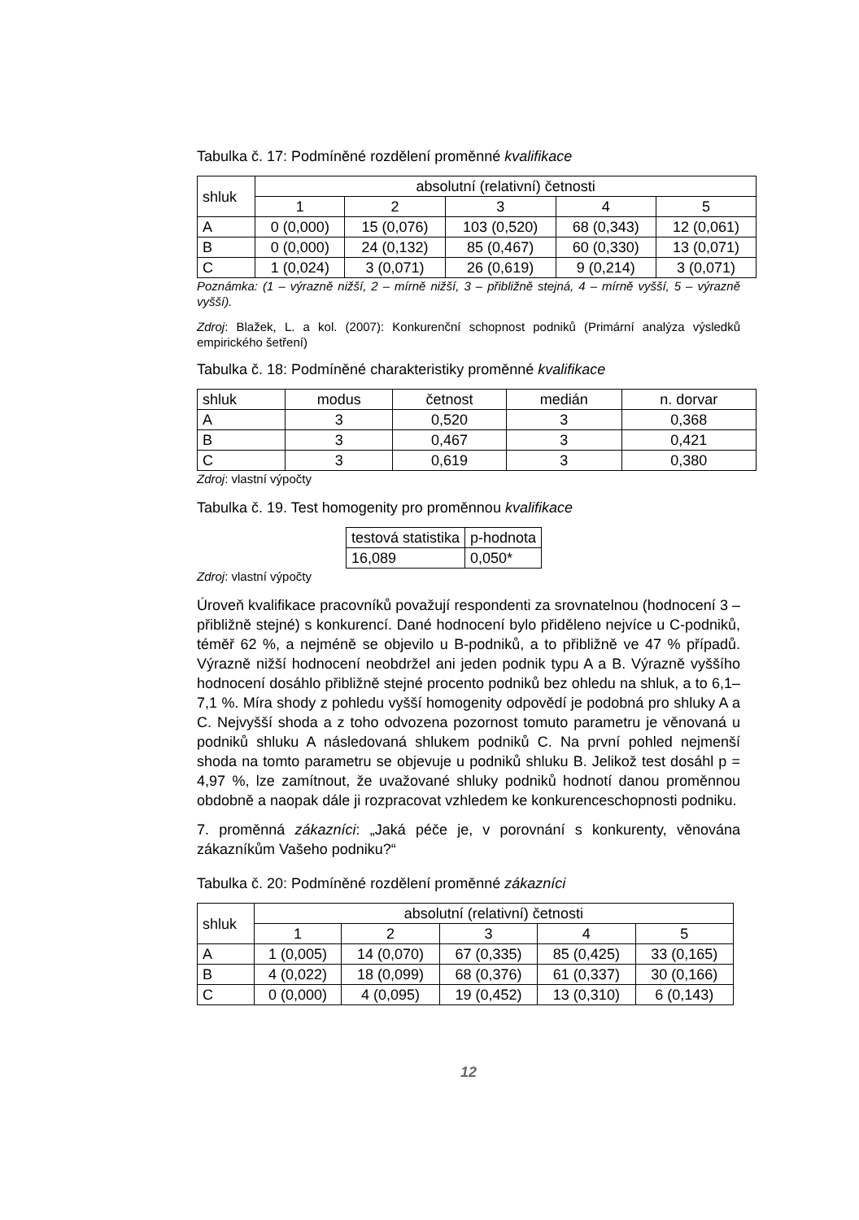Tabulka č. 17: Podmíněné rozdělení proměnné kvalifikace
| shluk | absolutní (relativní) četnosti | | | | |
| --- | --- | --- | --- | --- | --- |
| | 1 | 2 | 3 | 4 | 5 |
| A | 0 (0,000) | 15 (0,076) | 103 (0,520) | 68 (0,343) | 12 (0,061) |
| B | 0 (0,000) | 24 (0,132) | 85 (0,467) | 60 (0,330) | 13 (0,071) |
| C | 1 (0,024) | 3 (0,071) | 26 (0,619) | 9 (0,214) | 3 (0,071) |
Poznámka: (1 – výrazně nižší, 2 – mírně nižší, 3 – přibližně stejná, 4 – mírně vyšší, 5 – výrazně vyšší).
Zdroj: Blažek, L. a kol. (2007): Konkurenční schopnost podniků (Primární analýza výsledků empirického šetření)
Tabulka č. 18: Podmíněné charakteristiky proměnné kvalifikace
| shluk | modus | četnost | medián | n. dorvar |
| --- | --- | --- | --- | --- |
| A | 3 | 0,520 | 3 | 0,368 |
| B | 3 | 0,467 | 3 | 0,421 |
| C | 3 | 0,619 | 3 | 0,380 |
Zdroj: vlastní výpočty
Tabulka č. 19. Test homogenity pro proměnnou kvalifikace
| testová statistika | p-hodnota |
| --- | --- |
| 16,089 | 0,050* |
Zdroj: vlastní výpočty
Úroveň kvalifikace pracovníků považují respondenti za srovnatelnou (hodnocení 3 – přibližně stejné) s konkurencí. Dané hodnocení bylo přiděleno nejvíce u C-podniků, téměř 62 %, a nejméně se objevilo u B-podniků, a to přibližně ve 47 % případů. Výrazně nižší hodnocení neobdržel ani jeden podnik typu A a B. Výrazně vyššího hodnocení dosáhlo přibližně stejné procento podniků bez ohledu na shluk, a to 6,1–7,1 %. Míra shody z pohledu vyšší homogenity odpovědí je podobná pro shluky A a C. Nejvyšší shoda a z toho odvozena pozornost tomuto parametru je věnovaná u podniků shluku A následovaná shlukem podniků C. Na první pohled nejmenší shoda na tomto parametru se objevuje u podniků shluku B. Jelikož test dosáhl p = 4,97 %, lze zamítnout, že uvažované shluky podniků hodnotí danou proměnnou obdobně a naopak dále ji rozpracovat vzhledem ke konkurenceschopnosti podniku.
7. proměnná zákazníci: „Jaká péče je, v porovnání s konkurenty, věnována zákazníkům Vašeho podniku?“
Tabulka č. 20: Podmíněné rozdělení proměnné zákazníci
| shluk | absolutní (relativní) četnosti | | | | |
| --- | --- | --- | --- | --- | --- |
| | 1 | 2 | 3 | 4 | 5 |
| A | 1 (0,005) | 14 (0,070) | 67 (0,335) | 85 (0,425) | 33 (0,165) |
| B | 4 (0,022) | 18 (0,099) | 68 (0,376) | 61 (0,337) | 30 (0,166) |
| C | 0 (0,000) | 4 (0,095) | 19 (0,452) | 13 (0,310) | 6 (0,143) |
12